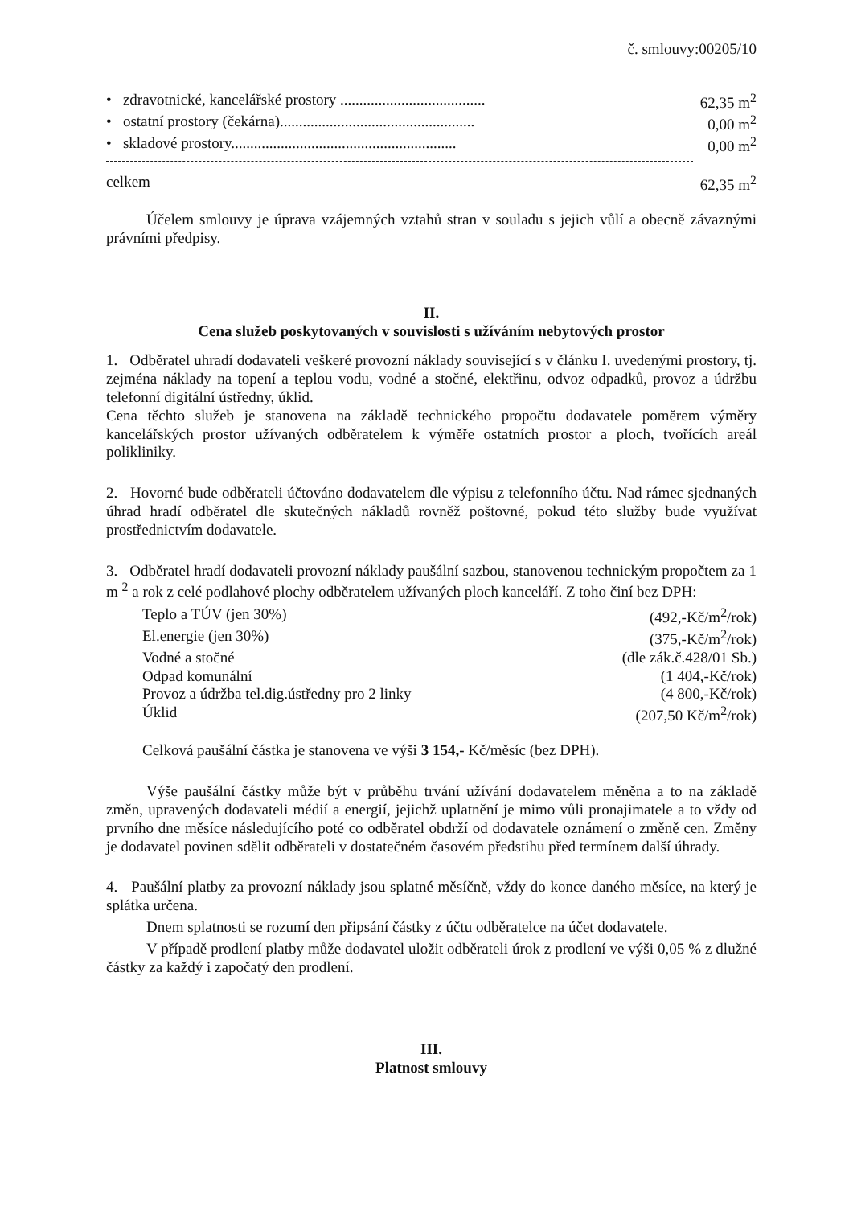č. smlouvy:00205/10
• zdravotnické, kancelářské prostory ...................................... 62,35 m<sup>2</sup>
• ostatní prostory (čekárna)................................................... 0,00 m<sup>2</sup>
• skladové prostory........................................................... 0,00 m<sup>2</sup>
celkem 62,35 m<sup>2</sup>
Účelem smlouvy je úprava vzájemných vztahů stran v souladu s jejich vůlí a obecně závaznými právními předpisy.
II.
Cena služeb poskytovaných v souvislosti s užíváním nebytových prostor
1. Odběratel uhradí dodavateli veškeré provozní náklady související s v článku I. uvedenými prostory, tj. zejména náklady na topení a teplou vodu, vodné a stočné, elektřinu, odvoz odpadků, provoz a údržbu telefonní digitální ústředny, úklid.
Cena těchto služeb je stanovena na základě technického propočtu dodavatele poměrem výměry kancelářských prostor užívaných odběratelem k výměře ostatních prostor a ploch, tvořících areál polikliniky.
2. Hovorné bude odběrateli účtováno dodavatelem dle výpisu z telefonního účtu. Nad rámec sjednaných úhrad hradí odběratel dle skutečných nákladů rovněž poštovné, pokud této služby bude využívat prostřednictvím dodavatele.
3. Odběratel hradí dodavateli provozní náklady paušální sazbou, stanovenou technickým propočtem za 1 m <sup>2</sup> a rok z celé podlahové plochy odběratelem užívaných ploch kanceláří. Z toho činí bez DPH:
Teplo a TÚV (jen 30%) (492,-Kč/m<sup>2</sup>/rok)
El.energie (jen 30%) (375,-Kč/m<sup>2</sup>/rok)
Vodné a stočné (dle zák.č.428/01 Sb.)
Odpad komunální (1 404,-Kč/rok)
Provoz a údržba tel.dig.ústředny pro 2 linky (4 800,-Kč/rok)
Úklid (207,50 Kč/m<sup>2</sup>/rok)
Celková paušální částka je stanovena ve výši 3 154,- Kč/měsíc (bez DPH).
Výše paušální částky může být v průběhu trvání užívání dodavatelem měněna a to na základě změn, upravených dodavateli médií a energií, jejichž uplatnění je mimo vůli pronajimatele a to vždy od prvního dne měsíce následujícího poté co odběratel obdrží od dodavatele oznámení o změně cen. Změny je dodavatel povinen sdělit odběrateli v dostatečném časovém předstihu před termínem další úhrady.
4. Paušální platby za provozní náklady jsou splatné měsíčně, vždy do konce daného měsíce, na který je splátka určena.
Dnem splatnosti se rozumí den připsání částky z účtu odběratelce na účet dodavatele.
V případě prodlení platby může dodavatel uložit odběrateli úrok z prodlení ve výši 0,05 % z dlužné částky za každý i započatý den prodlení.
III.
Platnost smlouvy